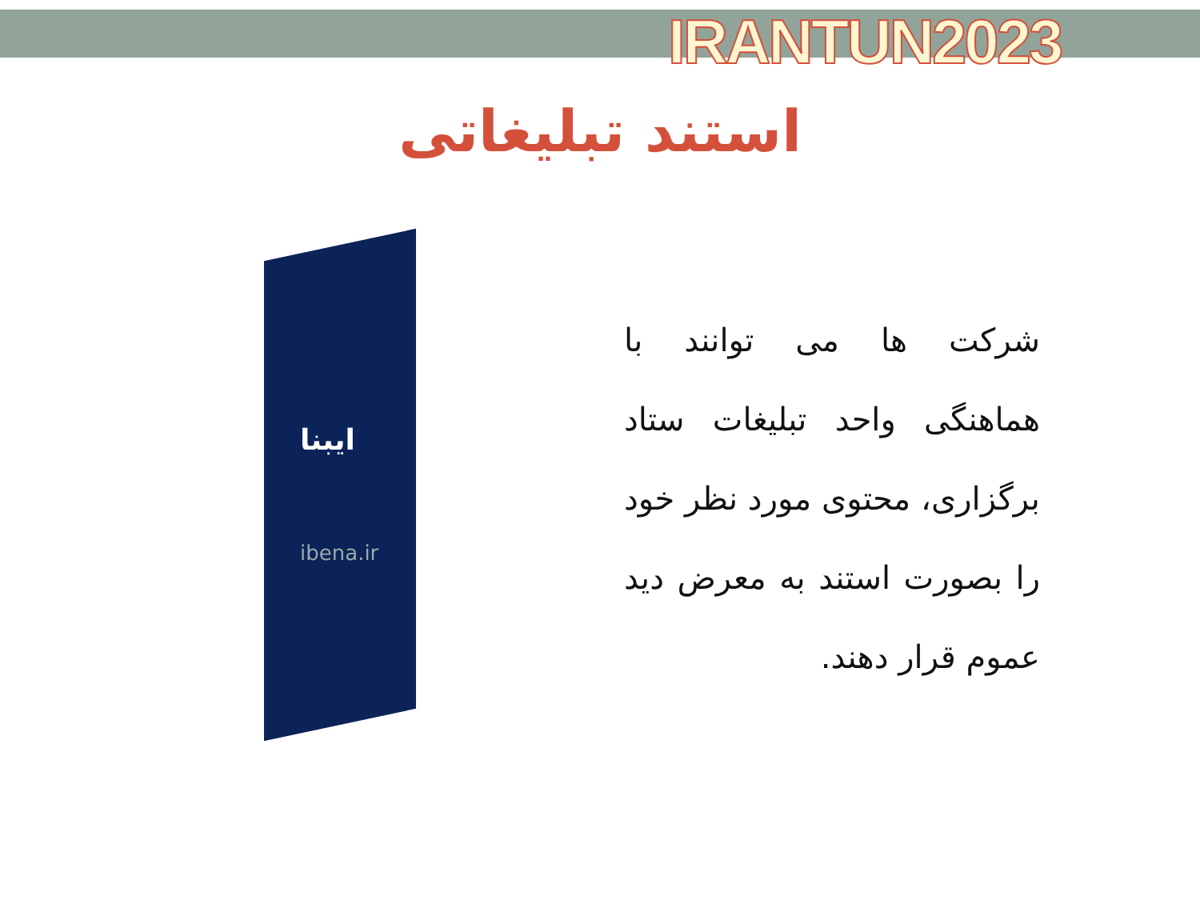IRANTUN2023
استند تبلیغاتی
ایبنا
ibena.ir
شرکت ها می توانند با هماهنگی واحد تبلیغات ستاد برگزاری، محتوی مورد نظر خود را بصورت استند به معرض دید عموم قرار دهند.